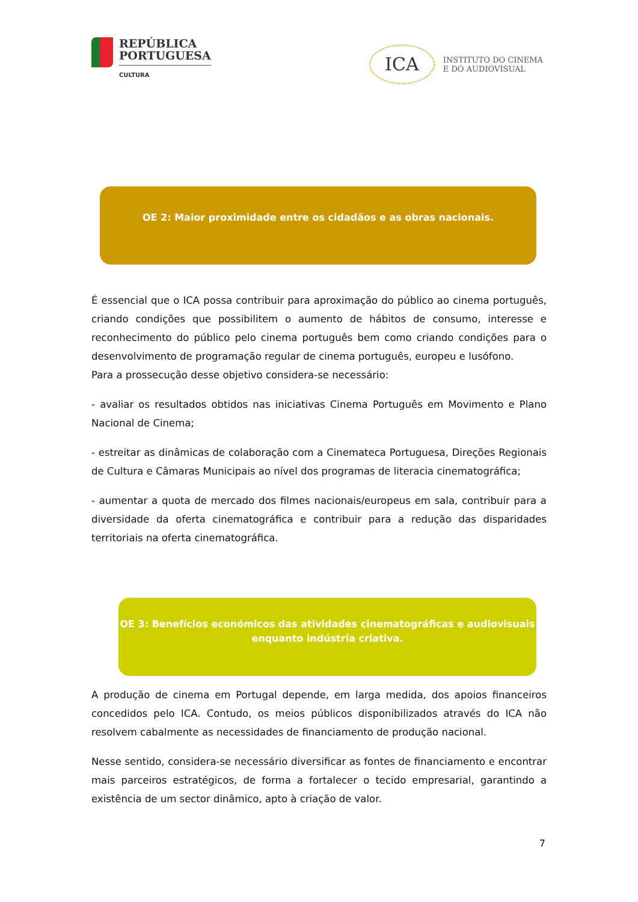REPÚBLICA
PORTUGUESA
CULTURA
ICA
INSTITUTO DO CINEMA
E DO AUDIOVISUAL
OE 2: Maior proximidade entre os cidadãos e as obras nacionais.
É essencial que o ICA possa contribuir para aproximação do público ao cinema português, criando condições que possibilitem o aumento de hábitos de consumo, interesse e reconhecimento do público pelo cinema português bem como criando condições para o desenvolvimento de programação regular de cinema português, europeu e lusófono.
Para a prossecução desse objetivo considera-se necessário:
- avaliar os resultados obtidos nas iniciativas Cinema Português em Movimento e Plano Nacional de Cinema;
- estreitar as dinâmicas de colaboração com a Cinemateca Portuguesa, Direções Regionais de Cultura e Câmaras Municipais ao nível dos programas de literacia cinematográfica;
- aumentar a quota de mercado dos filmes nacionais/europeus em sala, contribuir para a diversidade da oferta cinematográfica e contribuir para a redução das disparidades territoriais na oferta cinematográfica.
OE 3: Benefícios económicos das atividades cinematográficas e audiovisuais
enquanto indústria criativa.
A produção de cinema em Portugal depende, em larga medida, dos apoios financeiros concedidos pelo ICA. Contudo, os meios públicos disponibilizados através do ICA não resolvem cabalmente as necessidades de financiamento de produção nacional.
Nesse sentido, considera-se necessário diversificar as fontes de financiamento e encontrar mais parceiros estratégicos, de forma a fortalecer o tecido empresarial, garantindo a existência de um sector dinâmico, apto à criação de valor.
7